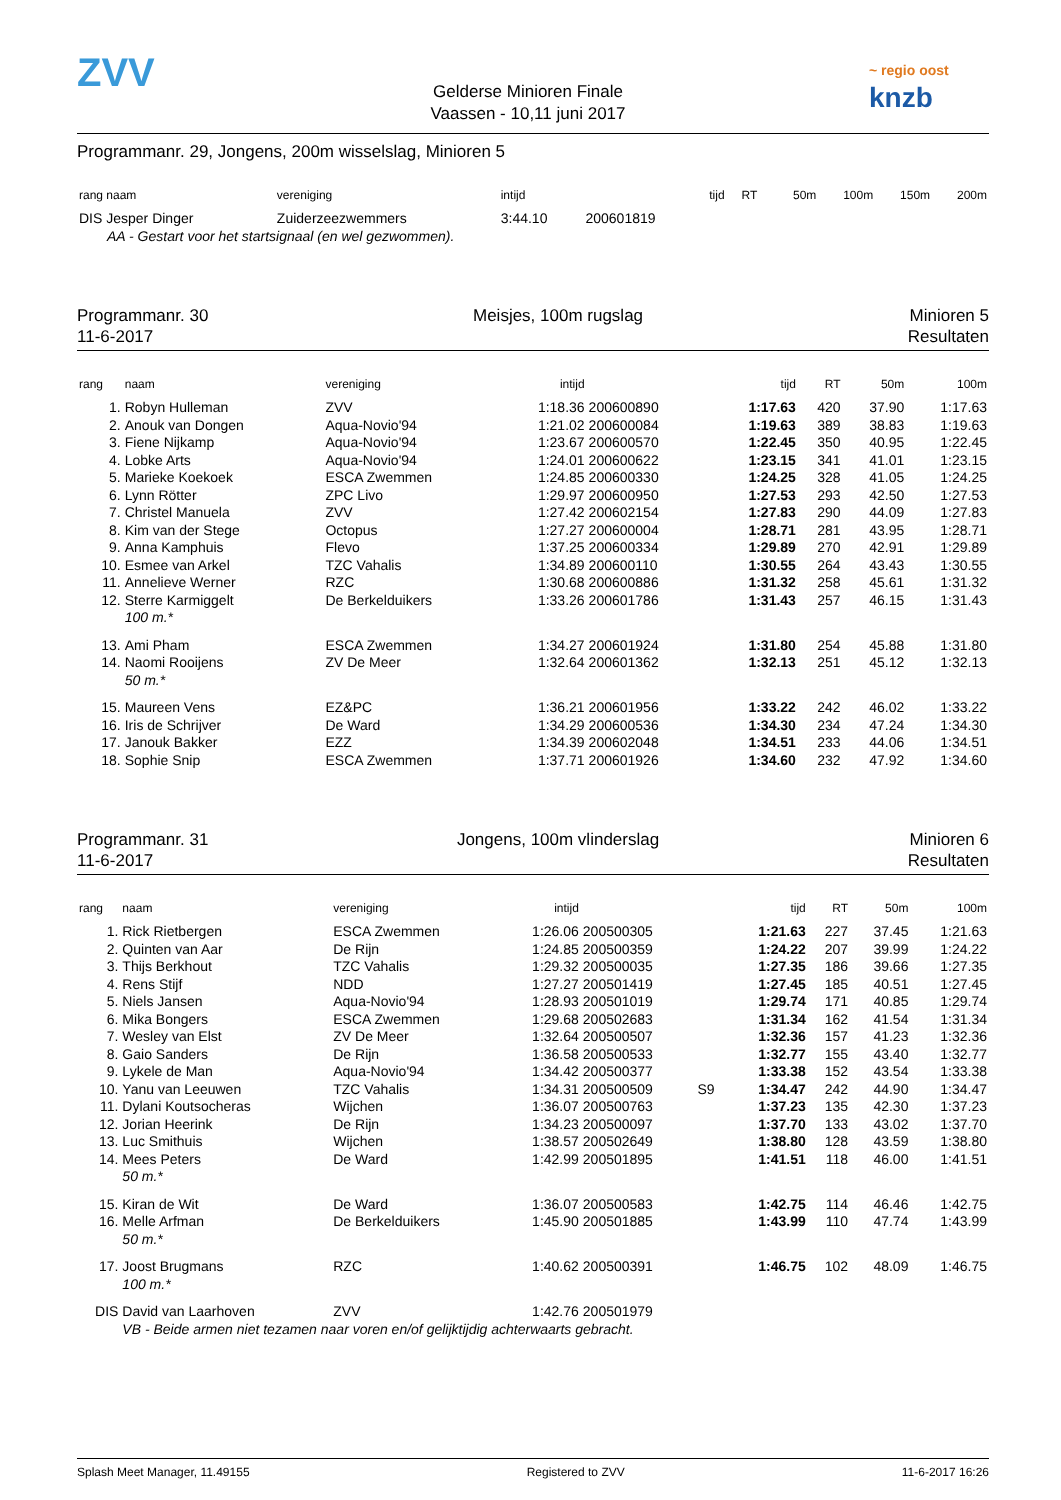ZVV
Gelderse Minioren Finale
Vaassen - 10,11 juni 2017
~ regio oost
knzb
Programmanr. 29, Jongens, 200m wisselslag, Minioren 5
| rang naam | vereniging | intijd | | tijd | RT | 50m | 100m | 150m | 200m |
| --- | --- | --- | --- | --- | --- | --- | --- | --- | --- |
| DIS Jesper Dinger | Zuiderzeezwemmers | 3:44.10 | 200601819 | | | | | | |
| AA - Gestart voor het startsignaal (en wel gezwommen). | | | | | | | | | |
Programmanr. 30
11-6-2017
Meisjes, 100m rugslag Minioren 5
Resultaten
| rang | naam | vereniging | intijd | | | tijd | RT | 50m | 100m |
| --- | --- | --- | --- | --- | --- | --- | --- | --- | --- |
| 1. | Robyn Hulleman | ZVV | 1:18.36 | 200600890 | | 1:17.63 | 420 | 37.90 | 1:17.63 |
| 2. | Anouk van Dongen | Aqua-Novio'94 | 1:21.02 | 200600084 | | 1:19.63 | 389 | 38.83 | 1:19.63 |
| 3. | Fiene Nijkamp | Aqua-Novio'94 | 1:23.67 | 200600570 | | 1:22.45 | 350 | 40.95 | 1:22.45 |
| 4. | Lobke Arts | Aqua-Novio'94 | 1:24.01 | 200600622 | | 1:23.15 | 341 | 41.01 | 1:23.15 |
| 5. | Marieke Koekoek | ESCA Zwemmen | 1:24.85 | 200600330 | | 1:24.25 | 328 | 41.05 | 1:24.25 |
| 6. | Lynn Rötter | ZPC Livo | 1:29.97 | 200600950 | | 1:27.53 | 293 | 42.50 | 1:27.53 |
| 7. | Christel Manuela | ZVV | 1:27.42 | 200602154 | | 1:27.83 | 290 | 44.09 | 1:27.83 |
| 8. | Kim van der Stege | Octopus | 1:27.27 | 200600004 | | 1:28.71 | 281 | 43.95 | 1:28.71 |
| 9. | Anna Kamphuis | Flevo | 1:37.25 | 200600334 | | 1:29.89 | 270 | 42.91 | 1:29.89 |
| 10. | Esmee van Arkel | TZC Vahalis | 1:34.89 | 200600110 | | 1:30.55 | 264 | 43.43 | 1:30.55 |
| 11. | Annelieve Werner | RZC | 1:30.68 | 200600886 | | 1:31.32 | 258 | 45.61 | 1:31.32 |
| 12. | Sterre Karmiggelt | De Berkelduikers | 1:33.26 | 200601786 | | 1:31.43 | 257 | 46.15 | 1:31.43 |
| | 100 m.* | | | | | | | | |
| 13. | Ami Pham | ESCA Zwemmen | 1:34.27 | 200601924 | | 1:31.80 | 254 | 45.88 | 1:31.80 |
| 14. | Naomi Rooijens | ZV De Meer | 1:32.64 | 200601362 | | 1:32.13 | 251 | 45.12 | 1:32.13 |
| | 50 m.* | | | | | | | | |
| 15. | Maureen Vens | EZ&PC | 1:36.21 | 200601956 | | 1:33.22 | 242 | 46.02 | 1:33.22 |
| 16. | Iris de Schrijver | De Ward | 1:34.29 | 200600536 | | 1:34.30 | 234 | 47.24 | 1:34.30 |
| 17. | Janouk Bakker | EZZ | 1:34.39 | 200602048 | | 1:34.51 | 233 | 44.06 | 1:34.51 |
| 18. | Sophie Snip | ESCA Zwemmen | 1:37.71 | 200601926 | | 1:34.60 | 232 | 47.92 | 1:34.60 |
Programmanr. 31
11-6-2017
Jongens, 100m vlinderslag Minioren 6
Resultaten
| rang | naam | vereniging | intijd | | | tijd | RT | 50m | 100m |
| --- | --- | --- | --- | --- | --- | --- | --- | --- | --- |
| 1. | Rick Rietbergen | ESCA Zwemmen | 1:26.06 | 200500305 | | 1:21.63 | 227 | 37.45 | 1:21.63 |
| 2. | Quinten van Aar | De Rijn | 1:24.85 | 200500359 | | 1:24.22 | 207 | 39.99 | 1:24.22 |
| 3. | Thijs Berkhout | TZC Vahalis | 1:29.32 | 200500035 | | 1:27.35 | 186 | 39.66 | 1:27.35 |
| 4. | Rens Stijf | NDD | 1:27.27 | 200501419 | | 1:27.45 | 185 | 40.51 | 1:27.45 |
| 5. | Niels Jansen | Aqua-Novio'94 | 1:28.93 | 200501019 | | 1:29.74 | 171 | 40.85 | 1:29.74 |
| 6. | Mika Bongers | ESCA Zwemmen | 1:29.68 | 200502683 | | 1:31.34 | 162 | 41.54 | 1:31.34 |
| 7. | Wesley van Elst | ZV De Meer | 1:32.64 | 200500507 | | 1:32.36 | 157 | 41.23 | 1:32.36 |
| 8. | Gaio Sanders | De Rijn | 1:36.58 | 200500533 | | 1:32.77 | 155 | 43.40 | 1:32.77 |
| 9. | Lykele de Man | Aqua-Novio'94 | 1:34.42 | 200500377 | | 1:33.38 | 152 | 43.54 | 1:33.38 |
| 10. | Yanu van Leeuwen | TZC Vahalis | 1:34.31 | 200500509 | S9 | 1:34.47 | 242 | 44.90 | 1:34.47 |
| 11. | Dylani Koutsocheras | Wijchen | 1:36.07 | 200500763 | | 1:37.23 | 135 | 42.30 | 1:37.23 |
| 12. | Jorian Heerink | De Rijn | 1:34.23 | 200500097 | | 1:37.70 | 133 | 43.02 | 1:37.70 |
| 13. | Luc Smithuis | Wijchen | 1:38.57 | 200502649 | | 1:38.80 | 128 | 43.59 | 1:38.80 |
| 14. | Mees Peters | De Ward | 1:42.99 | 200501895 | | 1:41.51 | 118 | 46.00 | 1:41.51 |
| | 50 m.* | | | | | | | | |
| 15. | Kiran de Wit | De Ward | 1:36.07 | 200500583 | | 1:42.75 | 114 | 46.46 | 1:42.75 |
| 16. | Melle Arfman | De Berkelduikers | 1:45.90 | 200501885 | | 1:43.99 | 110 | 47.74 | 1:43.99 |
| | 50 m.* | | | | | | | | |
| 17. | Joost Brugmans | RZC | 1:40.62 | 200500391 | | 1:46.75 | 102 | 48.09 | 1:46.75 |
| | 100 m.* | | | | | | | | |
| DIS | David van Laarhoven | ZVV | 1:42.76 | 200501979 | | | | | |
| | VB - Beide armen niet tezamen naar voren en/of gelijktijdig achterwaarts gebracht. | | | | | | | | |
Splash Meet Manager, 11.49155 Registered to ZVV 11-6-2017 16:26